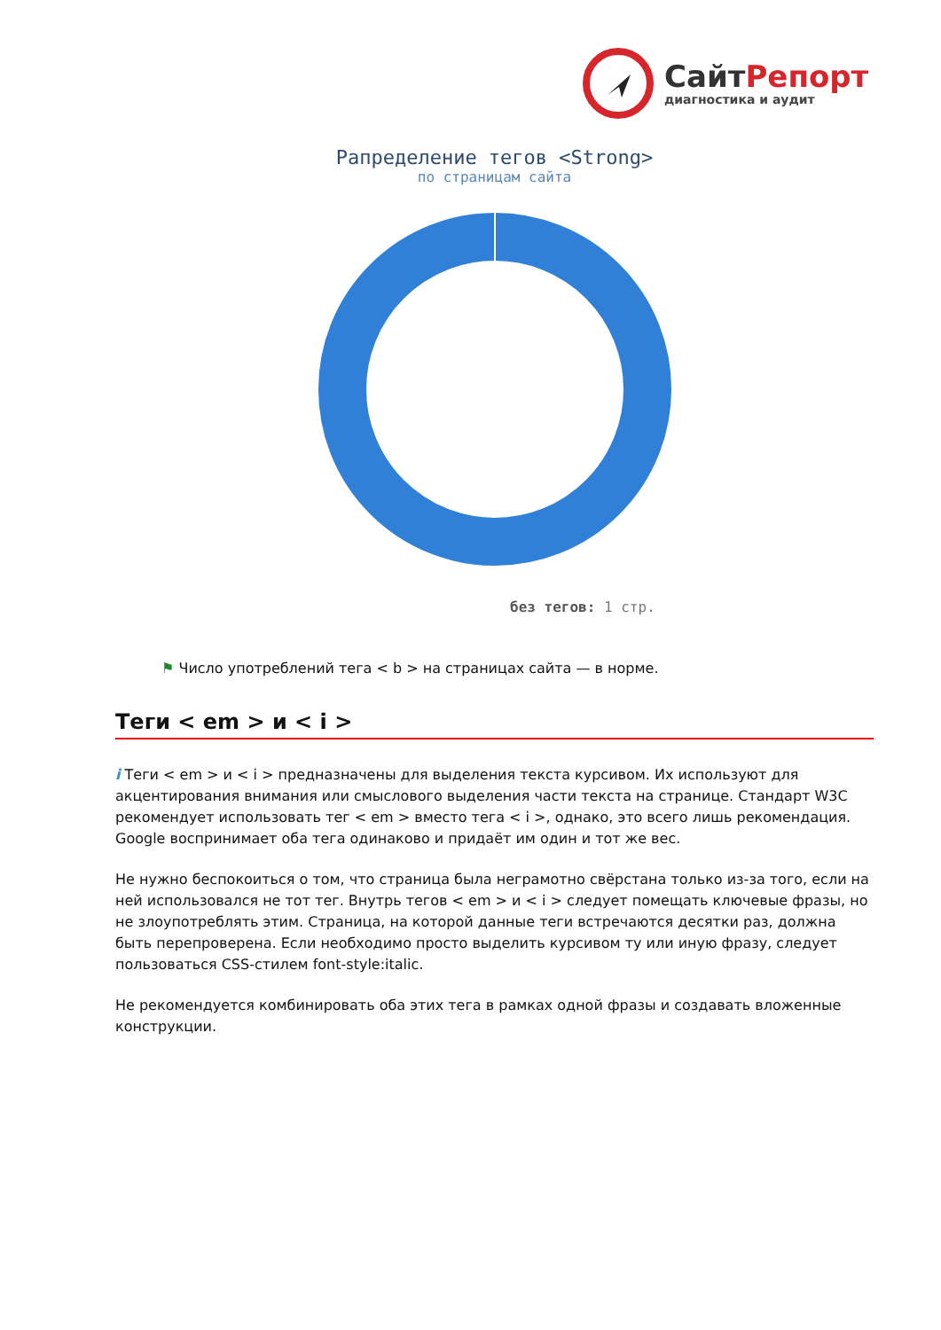СайтРепорт
диагностика и аудит
Рапределение тегов <Strong>
по страницам сайта
без тегов: 1 стр.
⚑ Число употреблений тега < b > на страницах сайта — в норме.
Теги < em > и < i >
i Теги < em > и < i > предназначены для выделения текста курсивом. Их используют для акцентирования внимания или смыслового выделения части текста на странице. Стандарт W3C рекомендует использовать тег < em > вместо тега < i >, однако, это всего лишь рекомендация. Google воспринимает оба тега одинаково и придаёт им один и тот же вес.
Не нужно беспокоиться о том, что страница была неграмотно свёрстана только из-за того, если на ней использовался не тот тег. Внутрь тегов < em > и < i > следует помещать ключевые фразы, но не злоупотреблять этим. Страница, на которой данные теги встречаются десятки раз, должна быть перепроверена. Если необходимо просто выделить курсивом ту или иную фразу, следует пользоваться CSS-стилем font-style:italic.
Не рекомендуется комбинировать оба этих тега в рамках одной фразы и создавать вложенные конструкции.